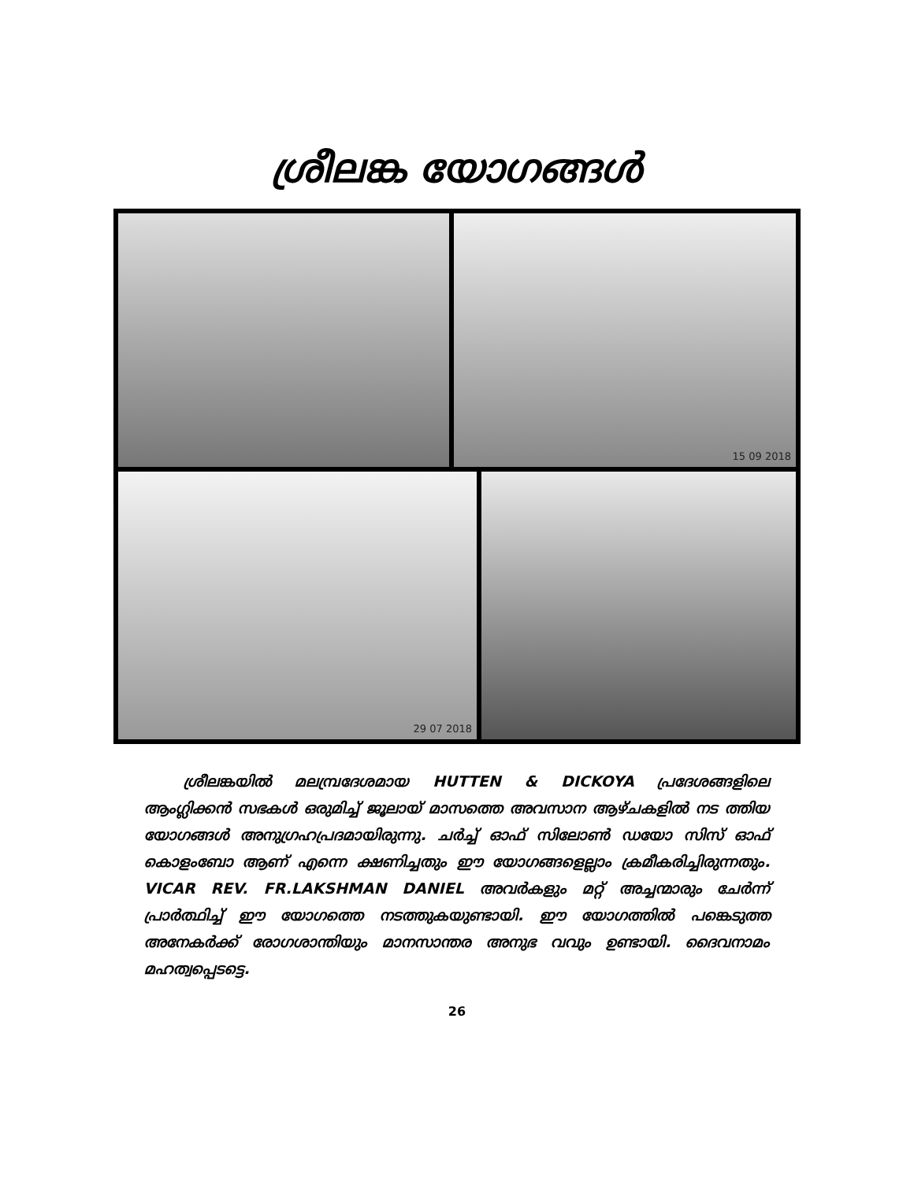ശ്രീലങ്ക യോഗങ്ങൾ
15 09 2018
29 07 2018
ശ്രീലങ്കയിൽ മലമ്പ്രദേശമായ HUTTEN & DICKOYA പ്രദേശങ്ങളിലെ ആംഗ്ലിക്കൻ സഭകൾ ഒരുമിച്ച് ജൂലായ് മാസത്തെ അവസാന ആഴ്ചകളിൽ നട ത്തിയ യോഗങ്ങൾ അനുഗ്രഹപ്രദമായിരുന്നു. ചർച്ച് ഓഫ് സിലോൺ ഡയോ സിസ് ഓഫ് കൊളംബോ ആണ് എന്നെ ക്ഷണിച്ചതും ഈ യോഗങ്ങളെല്ലാം ക്രമീകരിച്ചിരുന്നതും. VICAR REV. FR.LAKSHMAN DANIEL അവർകളും മറ്റ് അച്ചന്മാരും ചേർന്ന് പ്രാർത്ഥിച്ച് ഈ യോഗത്തെ നടത്തുകയുണ്ടായി. ഈ യോഗത്തിൽ പങ്കെടുത്ത അനേകർക്ക് രോഗശാന്തിയും മാനസാന്തര അനുഭ വവും ഉണ്ടായി. ദൈവനാമം മഹത്വപ്പെടട്ടെ.
26